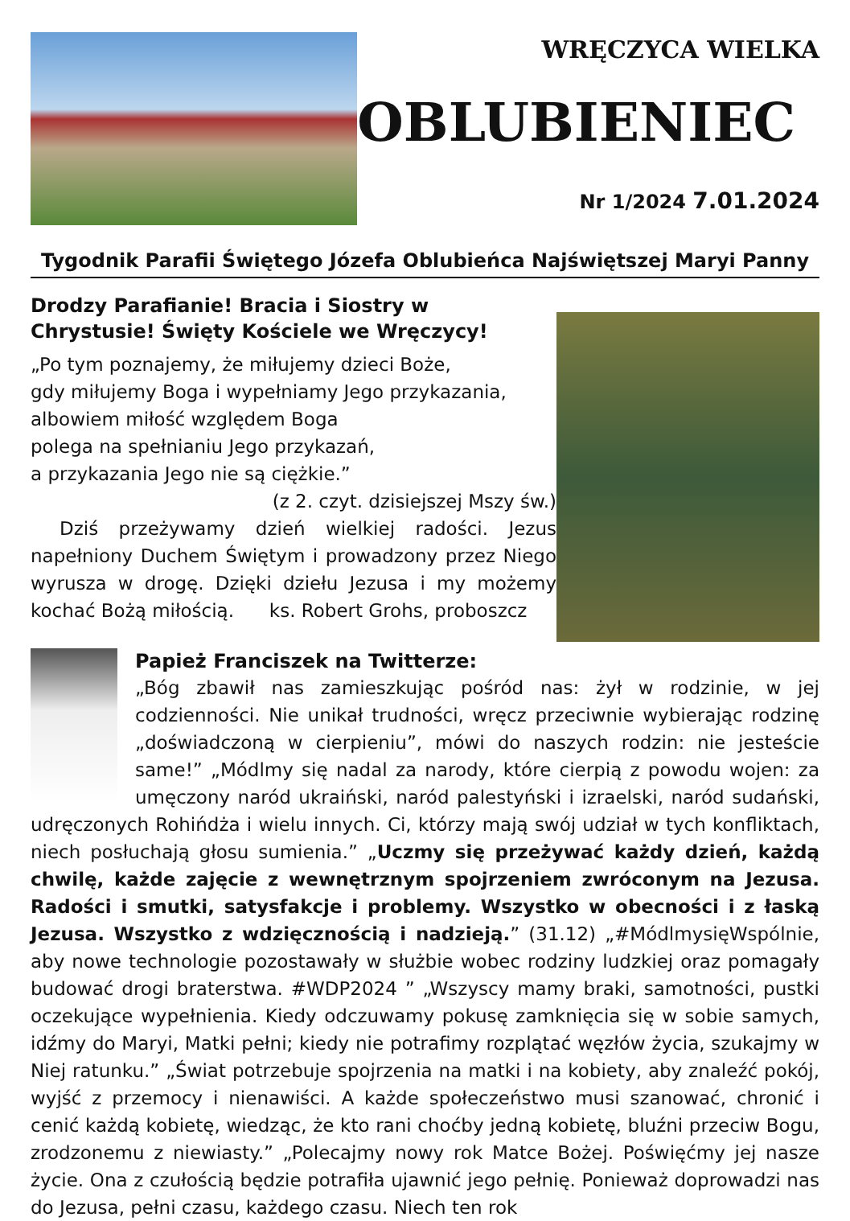WRĘCZYCA WIELKA
OBLUBIENIEC
Nr 1/2024 7.01.2024
Tygodnik Parafii Świętego Józefa Oblubieńca Najświętszej Maryi Panny
Drodzy Parafianie! Bracia i Siostry w Chrystusie! Święty Kościele we Wręczycy!
„Po tym poznajemy, że miłujemy dzieci Boże,
gdy miłujemy Boga i wypełniamy Jego przykazania,
albowiem miłość względem Boga
polega na spełnianiu Jego przykazań,
a przykazania Jego nie są ciężkie.”
(z 2. czyt. dzisiejszej Mszy św.)
Dziś przeżywamy dzień wielkiej radości. Jezus napełniony Duchem Świętym i prowadzony przez Niego wyrusza w drogę. Dzięki dziełu Jezusa i my możemy kochać Bożą miłością. ks. Robert Grohs, proboszcz
Papież Franciszek na Twitterze:
„Bóg zbawił nas zamieszkując pośród nas: żył w rodzinie, w jej codzienności. Nie unikał trudności, wręcz przeciwnie wybierając rodzinę „doświadczoną w cierpieniu”, mówi do naszych rodzin: nie jesteście same!” „Módlmy się nadal za narody, które cierpią z powodu wojen: za umęczony naród ukraiński, naród palestyński i izraelski, naród sudański, udręczonych Rohińdża i wielu innych. Ci, którzy mają swój udział w tych konfliktach, niech posłuchają głosu sumienia.” „Uczmy się przeżywać każdy dzień, każdą chwilę, każde zajęcie z wewnętrznym spojrzeniem zwróconym na Jezusa. Radości i smutki, satysfakcje i problemy. Wszystko w obecności i z łaską Jezusa. Wszystko z wdzięcznością i nadzieją.” (31.12) „#MódlmysięWspólnie, aby nowe technologie pozostawały w służbie wobec rodziny ludzkiej oraz pomagały budować drogi braterstwa. #WDP2024 ” „Wszyscy mamy braki, samotności, pustki oczekujące wypełnienia. Kiedy odczuwamy pokusę zamknięcia się w sobie samych, idźmy do Maryi, Matki pełni; kiedy nie potrafimy rozplątać węzłów życia, szukajmy w Niej ratunku.” „Świat potrzebuje spojrzenia na matki i na kobiety, aby znaleźć pokój, wyjść z przemocy i nienawiści. A każde społeczeństwo musi szanować, chronić i cenić każdą kobietę, wiedząc, że kto rani choćby jedną kobietę, bluźni przeciw Bogu, zrodzonemu z niewiasty.” „Polecajmy nowy rok Matce Bożej. Poświęćmy jej nasze życie. Ona z czułością będzie potrafiła ujawnić jego pełnię. Ponieważ doprowadzi nas do Jezusa, pełni czasu, każdego czasu. Niech ten rok